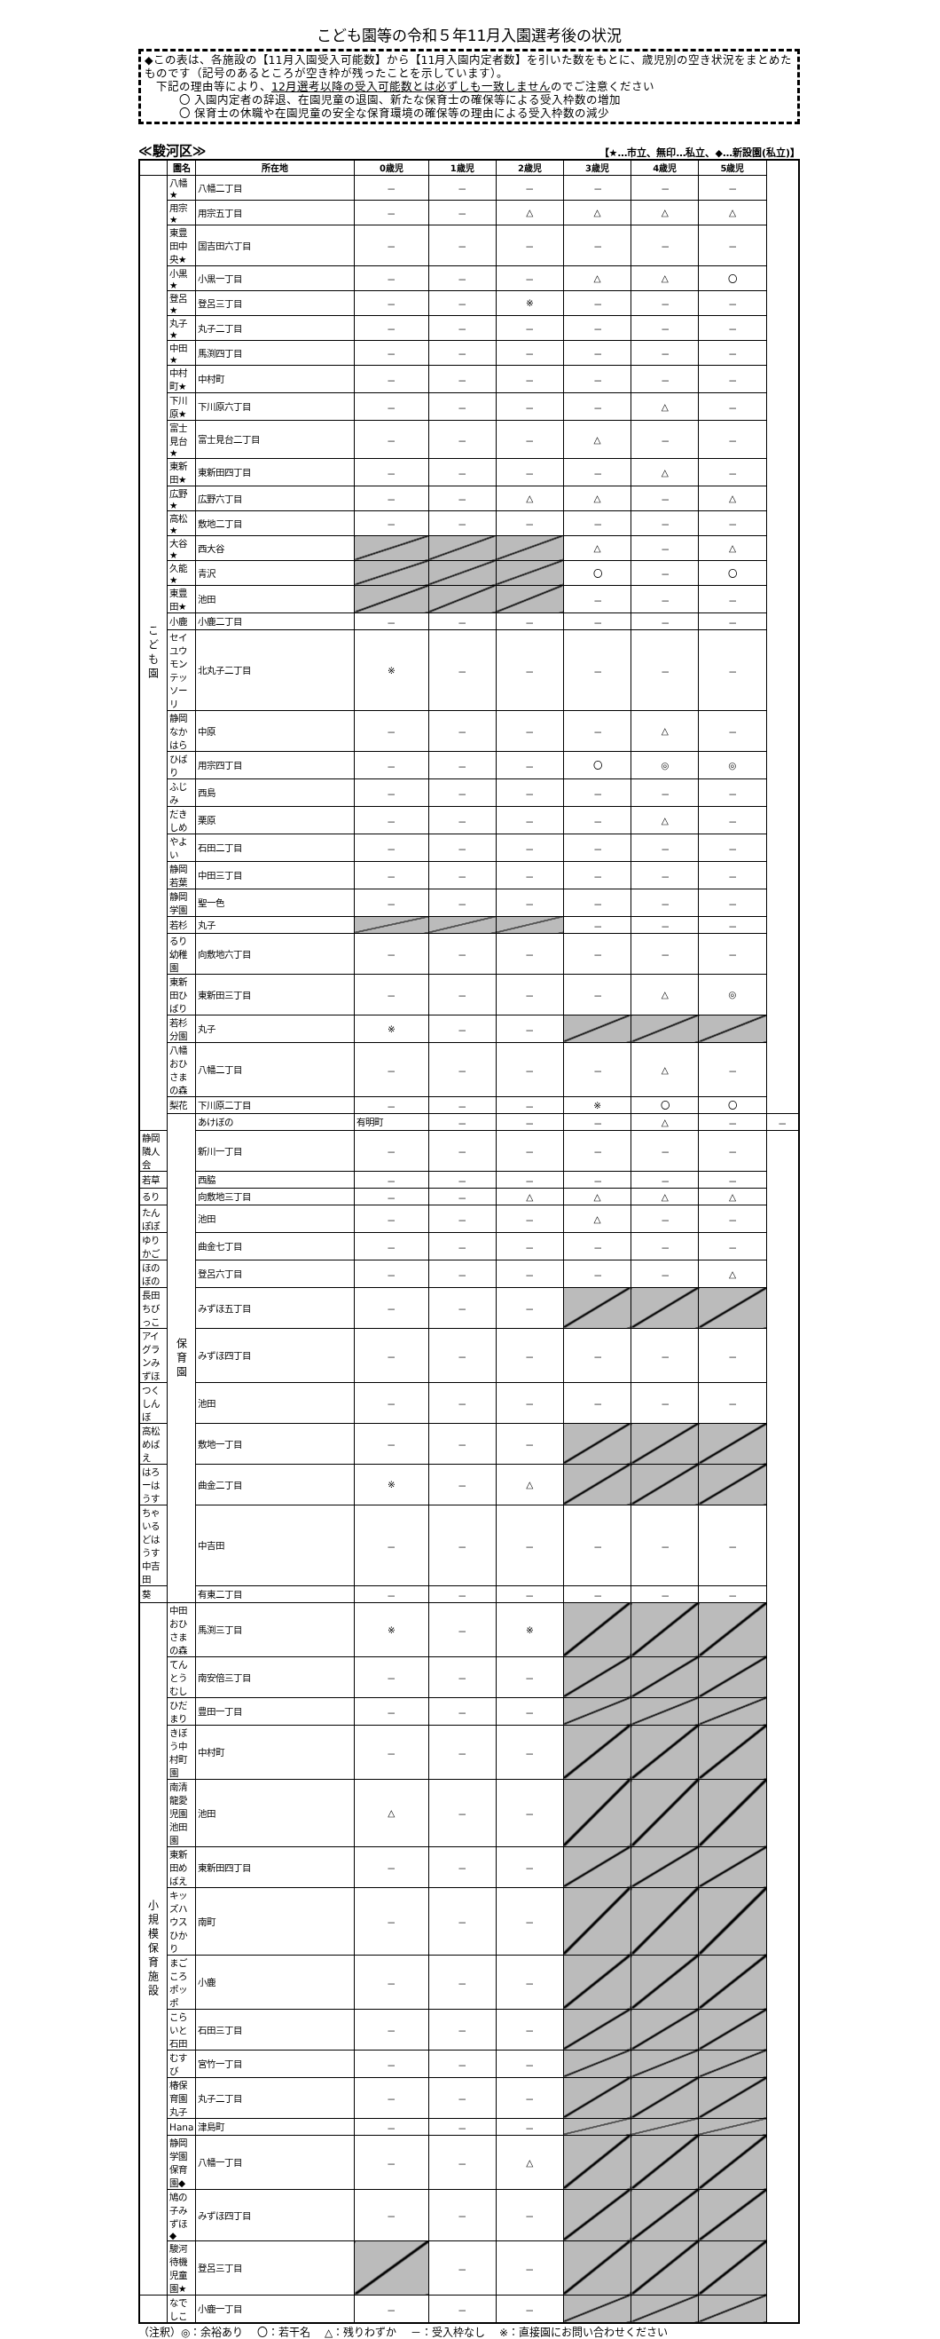こども園等の令和５年11月入園選考後の状況
◆この表は、各施設の【11月入園受入可能数】から【11月入園内定者数】を引いた数をもとに、歳児別の空き状況をまとめたものです（記号のあるところが空き枠が残ったことを示しています）。
　下記の理由等により、12月選考以降の受入可能数とは必ずしも一致しませんのでご注意ください
　　　〇 入園内定者の辞退、在園児童の退園、新たな保育士の確保等による受入枠数の増加
　　　〇 保育士の休職や在園児童の安全な保育環境の確保等の理由による受入枠数の減少
≪駿河区≫ 【★…市立、無印…私立、◆…新設園(私立)】
| | 園名 | 所在地 | 0歳児 | 1歳児 | 2歳児 | 3歳児 | 4歳児 | 5歳児 | |
| --- | --- | --- | --- | --- | --- | --- | --- | --- | --- |
| こ ど も 園 | 八幡★ | 八幡二丁目 | － | － | － | － | － | － | |
| | 用宗★ | 用宗五丁目 | － | － | △ | △ | △ | △ | |
| | 東豊田中央★ | 国吉田六丁目 | － | － | － | － | － | － | |
| | 小黒★ | 小黒一丁目 | － | － | － | △ | △ | 〇 | |
| | 登呂★ | 登呂三丁目 | － | － | ※ | － | － | － | |
| | 丸子★ | 丸子二丁目 | － | － | － | － | － | － | |
| | 中田★ | 馬渕四丁目 | － | － | － | － | － | － | |
| | 中村町★ | 中村町 | － | － | － | － | － | － | |
| | 下川原★ | 下川原六丁目 | － | － | － | － | △ | － | |
| | 富士見台★ | 富士見台二丁目 | － | － | － | △ | － | － | |
| | 東新田★ | 東新田四丁目 | － | － | － | － | △ | － | |
| | 広野★ | 広野六丁目 | － | － | △ | △ | － | △ | |
| | 高松★ | 敷地二丁目 | － | － | － | － | － | － | |
| | 大谷★ | 西大谷 | | | | △ | － | △ | |
| | 久能★ | 青沢 | | | | 〇 | － | 〇 | |
| | 東豊田★ | 池田 | | | | － | － | － | |
| | 小鹿 | 小鹿二丁目 | － | － | － | － | － | － | |
| | セイユウモンテッソーリ | 北丸子二丁目 | ※ | － | － | － | － | － | |
| | 静岡なかはら | 中原 | － | － | － | － | △ | － | |
| | ひばり | 用宗四丁目 | － | － | － | 〇 | ◎ | ◎ | |
| | ふじみ | 西島 | － | － | － | － | － | － | |
| | だきしめ | 栗原 | － | － | － | － | △ | － | |
| | やよい | 石田二丁目 | － | － | － | － | － | － | |
| | 静岡若葉 | 中田三丁目 | － | － | － | － | － | － | |
| | 静岡学園 | 聖一色 | － | － | － | － | － | － | |
| | 若杉 | 丸子 | | | | － | － | － | |
| | るり幼稚園 | 向敷地六丁目 | － | － | － | － | － | － | |
| | 東新田ひばり | 東新田三丁目 | － | － | － | － | △ | ◎ | |
| | 若杉分園 | 丸子 | ※ | － | － | | | | |
| | 八幡おひさまの森 | 八幡二丁目 | － | － | － | － | △ | － | |
| | 梨花 | 下川原二丁目 | － | － | － | ※ | 〇 | 〇 | |
| | 保 育 園 | あけぼの | 有明町 | － | － | － | △ | － | － |
| 静岡隣人会 | | 新川一丁目 | － | － | － | － | － | － | |
| 若草 | | 西脇 | － | － | － | － | － | － | |
| るり | | 向敷地三丁目 | － | － | △ | △ | △ | △ | |
| たんぽぽ | | 池田 | － | － | － | △ | － | － | |
| ゆりかご | | 曲金七丁目 | － | － | － | － | － | － | |
| ほのぼの | | 登呂六丁目 | － | － | － | － | － | △ | |
| 長田ちびっこ | | みずほ五丁目 | － | － | － | | | | |
| アイグランみずほ | | みずほ四丁目 | － | － | － | － | － | － | |
| つくしんぼ | | 池田 | － | － | － | － | － | － | |
| 高松めばえ | | 敷地一丁目 | － | － | － | | | | |
| はろーはうす | | 曲金二丁目 | ※ | － | △ | | | | |
| ちゃいるどはうす中吉田 | | 中吉田 | － | － | － | － | － | － | |
| 葵 | | 有東二丁目 | － | － | － | － | － | － | |
| 小 規 模 保 育 施 設 | 中田おひさまの森 | 馬渕三丁目 | ※ | － | ※ | | | | |
| | てんとうむし | 南安倍三丁目 | － | － | － | | | | |
| | ひだまり | 豊田一丁目 | － | － | － | | | | |
| | きぼう中村町園 | 中村町 | － | － | － | | | | |
| | 南清龍愛児園池田園 | 池田 | △ | － | － | | | | |
| | 東新田めばえ | 東新田四丁目 | － | － | － | | | | |
| | キッズハウスひかり | 南町 | － | － | － | | | | |
| | まごころポッポ | 小鹿 | － | － | － | | | | |
| | こらいと石田 | 石田三丁目 | － | － | － | | | | |
| | むすび | 宮竹一丁目 | － | － | － | | | | |
| | 椿保育園丸子 | 丸子二丁目 | － | － | － | | | | |
| | Hana | 津島町 | － | － | － | | | | |
| | 静岡学園保育園◆ | 八幡一丁目 | － | － | △ | | | | |
| | 鳩の子みずほ◆ | みずほ四丁目 | － | － | － | | | | |
| | 駿河待機児童園★ | 登呂三丁目 | | － | － | | | | |
| | なでしこ | 小鹿一丁目 | － | － | － | | | | |
（注釈）◎：余裕あり　 〇：若干名　 △：残りわずか　 －：受入枠なし　 ※：直接園にお問い合わせください